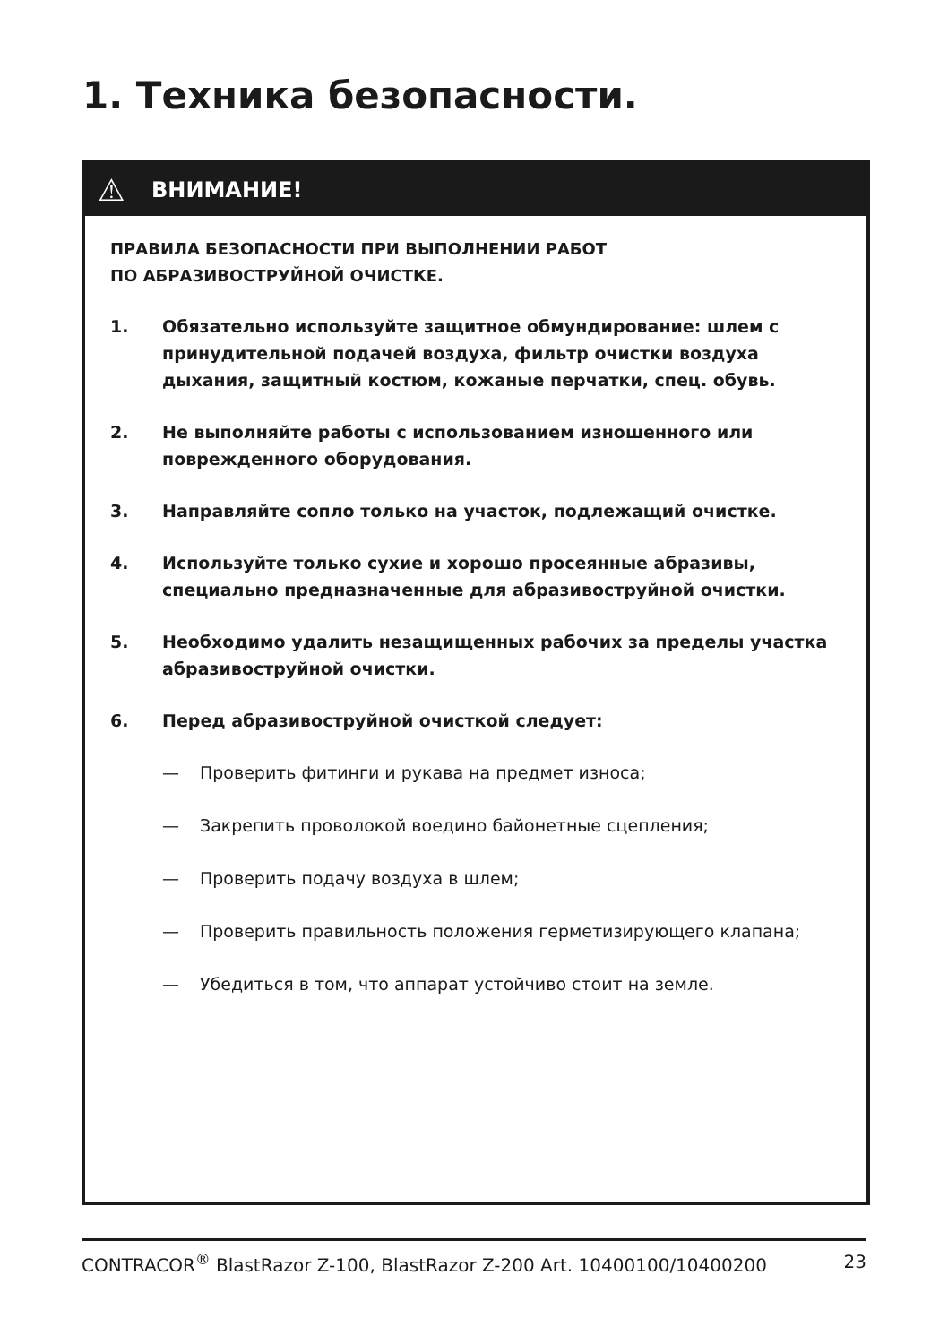1. Техника безопасности.
⚠ ВНИМАНИЕ!
ПРАВИЛА БЕЗОПАСНОСТИ ПРИ ВЫПОЛНЕНИИ РАБОТ
ПО АБРАЗИВОСТРУЙНОЙ ОЧИСТКЕ.
1. Обязательно используйте защитное обмундирование: шлем с принудительной подачей воздуха, фильтр очистки воздуха дыхания, защитный костюм, кожаные перчатки, спец. обувь.
2. Не выполняйте работы с использованием изношенного или поврежденного оборудования.
3. Направляйте сопло только на участок, подлежащий очистке.
4. Используйте только сухие и хорошо просеянные абразивы, специально предназначенные для абразивоструйной очистки.
5. Необходимо удалить незащищенных рабочих за пределы участка абразивоструйной очистки.
6. Перед абразивоструйной очисткой следует:
— Проверить фитинги и рукава на предмет износа;
— Закрепить проволокой воедино байонетные сцепления;
— Проверить подачу воздуха в шлем;
— Проверить правильность положения герметизирующего клапана;
— Убедиться в том, что аппарат устойчиво стоит на земле.
CONTRACOR<sup>®</sup> BlastRazor Z-100, BlastRazor Z-200 Art. 10400100/10400200 23